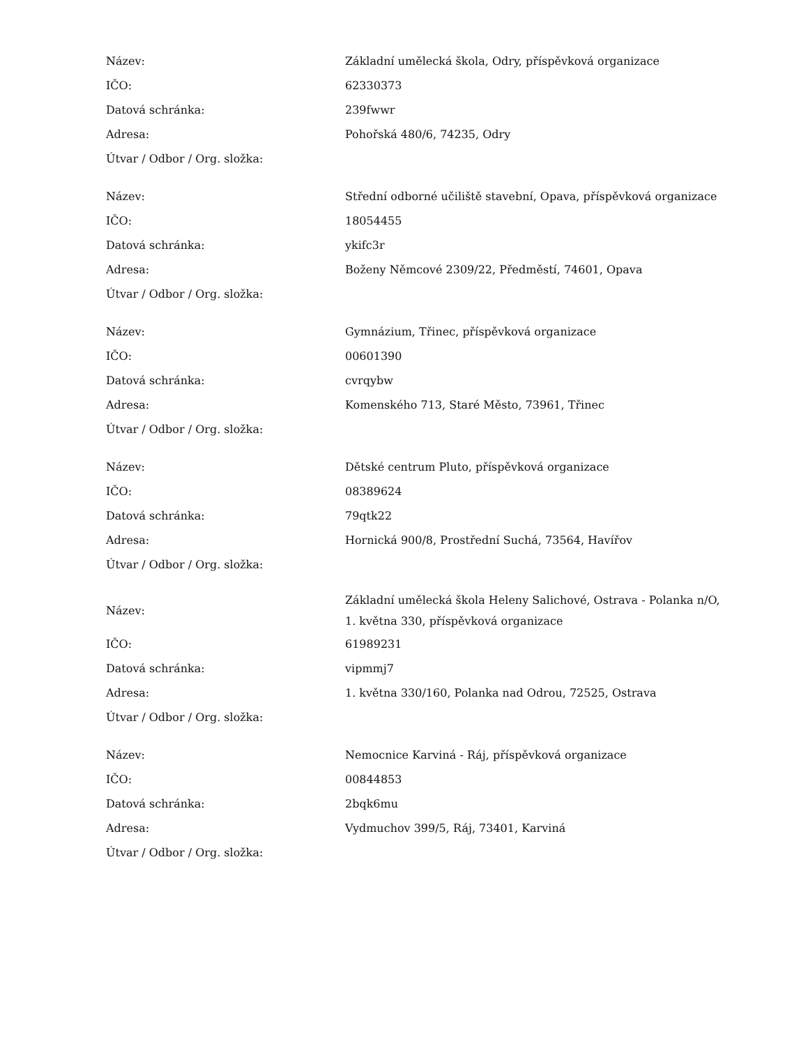| Název: | Základní umělecká škola, Odry, příspěvková organizace |
| IČO: | 62330373 |
| Datová schránka: | 239fwwr |
| Adresa: | Pohořská 480/6, 74235, Odry |
| Útvar / Odbor / Org. složka: | |
| Název: | Střední odborné učiliště stavební, Opava, příspěvková organizace |
| IČO: | 18054455 |
| Datová schránka: | ykifc3r |
| Adresa: | Boženy Němcové 2309/22, Předměstí, 74601, Opava |
| Útvar / Odbor / Org. složka: | |
| Název: | Gymnázium, Třinec, příspěvková organizace |
| IČO: | 00601390 |
| Datová schránka: | cvrqybw |
| Adresa: | Komenského 713, Staré Město, 73961, Třinec |
| Útvar / Odbor / Org. složka: | |
| Název: | Dětské centrum Pluto, příspěvková organizace |
| IČO: | 08389624 |
| Datová schránka: | 79qtk22 |
| Adresa: | Hornická 900/8, Prostřední Suchá, 73564, Havířov |
| Útvar / Odbor / Org. složka: | |
| Název: | Základní umělecká škola Heleny Salichové, Ostrava - Polanka n/O, 1. května 330, příspěvková organizace |
| IČO: | 61989231 |
| Datová schránka: | vipmmj7 |
| Adresa: | 1. května 330/160, Polanka nad Odrou, 72525, Ostrava |
| Útvar / Odbor / Org. složka: | |
| Název: | Nemocnice Karviná - Ráj, příspěvková organizace |
| IČO: | 00844853 |
| Datová schránka: | 2bqk6mu |
| Adresa: | Vydmuchov 399/5, Ráj, 73401, Karviná |
| Útvar / Odbor / Org. složka: | |